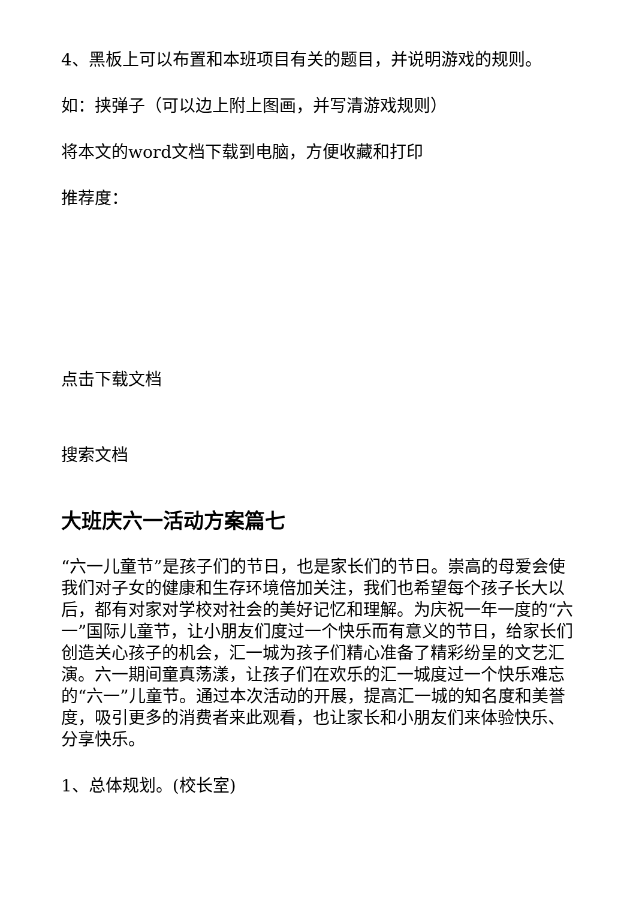4、黑板上可以布置和本班项目有关的题目，并说明游戏的规则。
如：挟弹子（可以边上附上图画，并写清游戏规则）
将本文的word文档下载到电脑，方便收藏和打印
推荐度：
点击下载文档
搜索文档
大班庆六一活动方案篇七
“六一儿童节”是孩子们的节日，也是家长们的节日。崇高的母爱会使我们对子女的健康和生存环境倍加关注，我们也希望每个孩子长大以后，都有对家对学校对社会的美好记忆和理解。为庆祝一年一度的“六一”国际儿童节，让小朋友们度过一个快乐而有意义的节日，给家长们创造关心孩子的机会，汇一城为孩子们精心准备了精彩纷呈的文艺汇演。六一期间童真荡漾，让孩子们在欢乐的汇一城度过一个快乐难忘的“六一”儿童节。通过本次活动的开展，提高汇一城的知名度和美誉度，吸引更多的消费者来此观看，也让家长和小朋友们来体验快乐、分享快乐。
1、总体规划。(校长室)